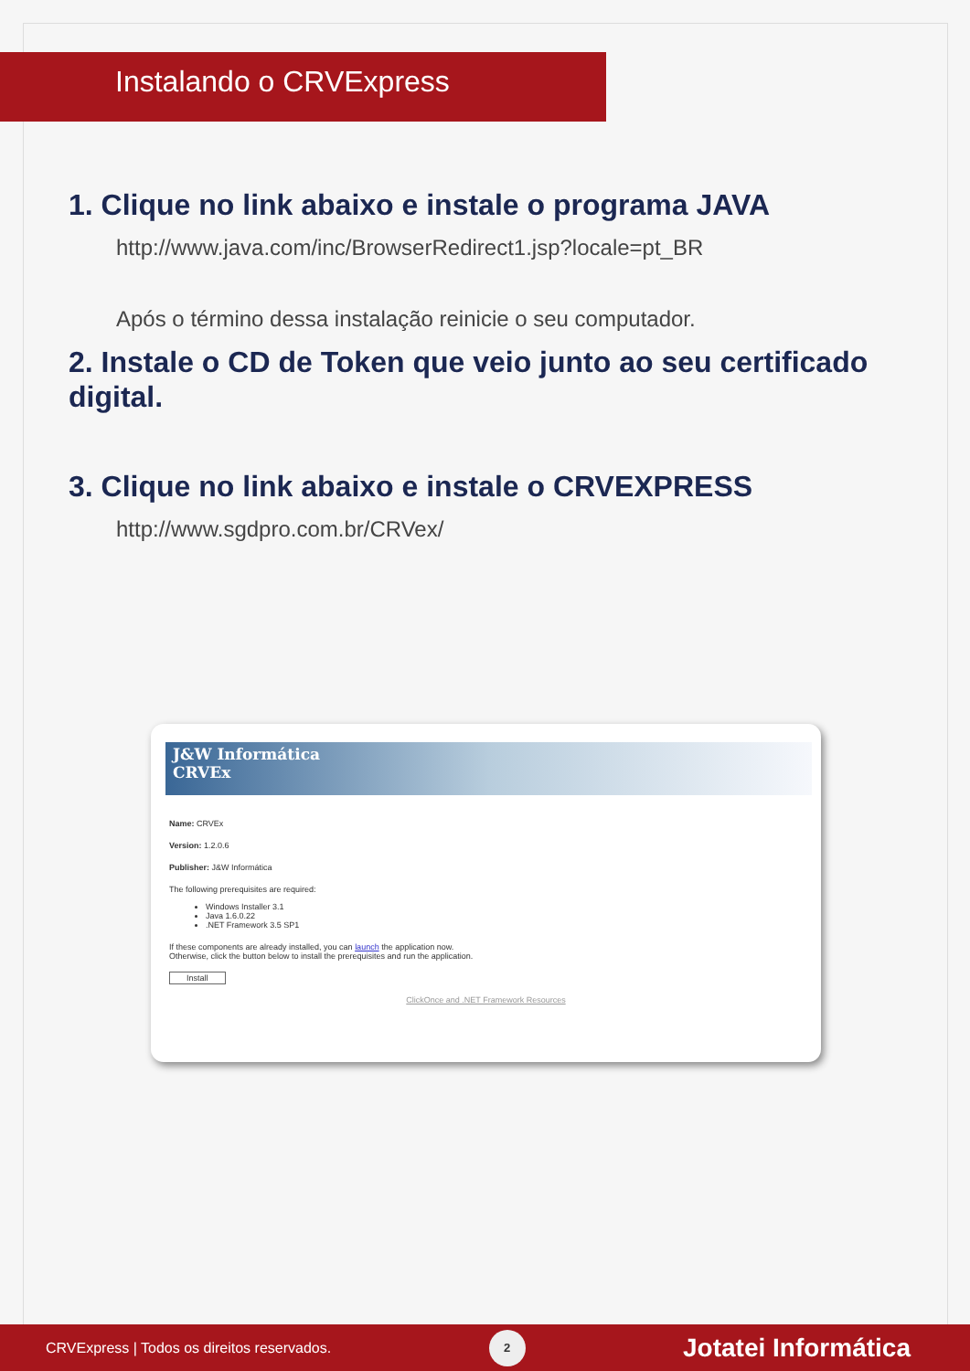Instalando o CRVExpress
1. Clique no link abaixo e instale o programa JAVA
http://www.java.com/inc/BrowserRedirect1.jsp?locale=pt_BR
Após o término dessa instalação reinicie o seu computador.
2. Instale o CD de Token que veio junto ao seu certificado digital.
3. Clique no link abaixo e instale o CRVEXPRESS
http://www.sgdpro.com.br/CRVex/
J&W Informática
CRVEx
Name: CRVEx
Version: 1.2.0.6
Publisher: J&W Informática
The following prerequisites are required:
Windows Installer 3.1
Java 1.6.0.22
.NET Framework 3.5 SP1
If these components are already installed, you can launch the application now.
Otherwise, click the button below to install the prerequisites and run the application.
Install
ClickOnce and .NET Framework Resources
CRVExpress | Todos os direitos reservados. 2 Jotatei Informática